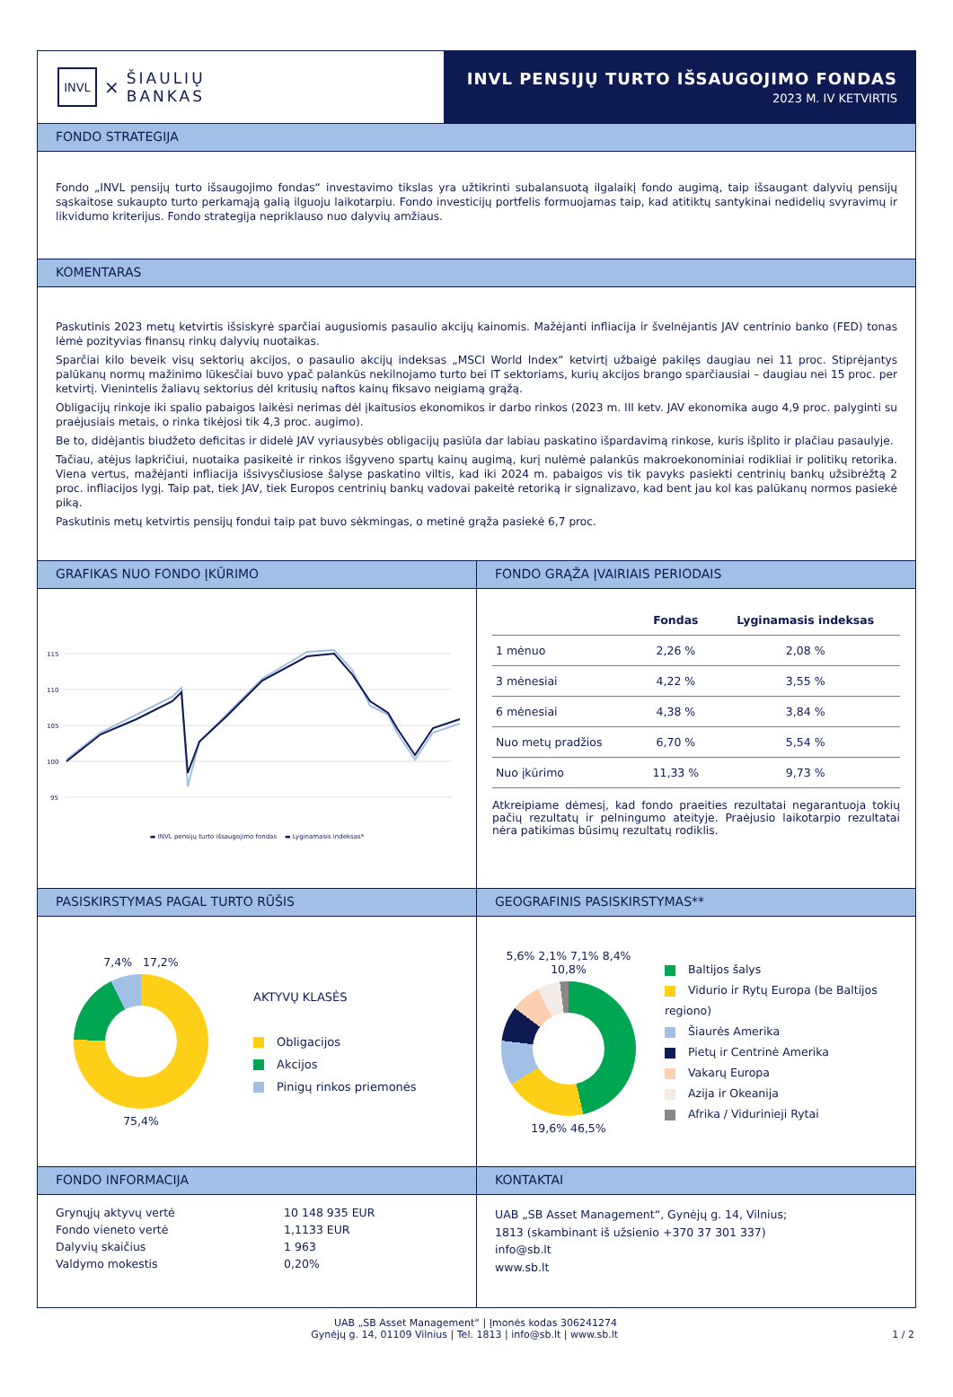INVL
×
ŠIAULIŲ
BANKAS
INVL PENSIJŲ TURTO IŠSAUGOJIMO FONDAS
2023 M. IV KETVIRTIS
FONDO STRATEGIJA
Fondo „INVL pensijų turto išsaugojimo fondas“ investavimo tikslas yra užtikrinti subalansuotą ilgalaikį fondo augimą, taip išsaugant dalyvių pensijų sąskaitose sukaupto turto perkamąją galią ilguoju laikotarpiu. Fondo investicijų portfelis formuojamas taip, kad atitiktų santykinai nedidelių svyravimų ir likvidumo kriterijus. Fondo strategija nepriklauso nuo dalyvių amžiaus.
KOMENTARAS
Paskutinis 2023 metų ketvirtis išsiskyrė sparčiai augusiomis pasaulio akcijų kainomis. Mažėjanti infliacija ir švelnėjantis JAV centrinio banko (FED) tonas lėmė pozityvias finansų rinkų dalyvių nuotaikas.
Sparčiai kilo beveik visų sektorių akcijos, o pasaulio akcijų indeksas „MSCI World Index“ ketvirtį užbaigė pakilęs daugiau nei 11 proc. Stiprėjantys palūkanų normų mažinimo lūkesčiai buvo ypač palankūs nekilnojamo turto bei IT sektoriams, kurių akcijos brango sparčiausiai – daugiau nei 15 proc. per ketvirtį. Vienintelis žaliavų sektorius dėl kritusių naftos kainų fiksavo neigiamą grąžą.
Obligacijų rinkoje iki spalio pabaigos laikėsi nerimas dėl įkaitusios ekonomikos ir darbo rinkos (2023 m. III ketv. JAV ekonomika augo 4,9 proc. palyginti su praėjusiais metais, o rinka tikėjosi tik 4,3 proc. augimo).
Be to, didėjantis biudžeto deficitas ir didelė JAV vyriausybės obligacijų pasiūla dar labiau paskatino išpardavimą rinkose, kuris išplito ir plačiau pasaulyje.
Tačiau, atėjus lapkričiui, nuotaika pasikeitė ir rinkos išgyveno spartų kainų augimą, kurį nulėmė palankūs makroekonominiai rodikliai ir politikų retorika. Viena vertus, mažėjanti infliacija išsivysčiusiose šalyse paskatino viltis, kad iki 2024 m. pabaigos vis tik pavyks pasiekti centrinių bankų užsibrėžtą 2 proc. infliacijos lygį. Taip pat, tiek JAV, tiek Europos centrinių bankų vadovai pakeitė retoriką ir signalizavo, kad bent jau kol kas palūkanų normos pasiekė piką.
Paskutinis metų ketvirtis pensijų fondui taip pat buvo sėkmingas, o metinė grąža pasiekė 6,7 proc.
GRAFIKAS NUO FONDO ĮKŪRIMO
115
110
105
100
95
▬ INVL pensijų turto išsaugojimo fondas ▬ Lyginamasis indeksas*
FONDO GRĄŽA ĮVAIRIAIS PERIODAIS
| | Fondas | Lyginamasis indeksas |
| --- | --- | --- |
| 1 mėnuo | 2,26 % | 2,08 % |
| 3 mėnesiai | 4,22 % | 3,55 % |
| 6 mėnesiai | 4,38 % | 3,84 % |
| Nuo metų pradžios | 6,70 % | 5,54 % |
| Nuo įkūrimo | 11,33 % | 9,73 % |
Atkreipiame dėmesį, kad fondo praeities rezultatai negarantuoja tokių pačių rezultatų ir pelningumo ateityje. Praėjusio laikotarpio rezultatai nėra patikimas būsimų rezultatų rodiklis.
PASISKIRSTYMAS PAGAL TURTO RŪŠIS
7,4% 17,2%
75,4%
AKTYVŲ KLASĖS
Obligacijos
Akcijos
Pinigų rinkos priemonės
GEOGRAFINIS PASISKIRSTYMAS**
5,6% 2,1% 7,1% 8,4% 10,8%
19,6% 46,5%
Baltijos šalys
Vidurio ir Rytų Europa (be Baltijos regiono)
Šiaurės Amerika
Pietų ir Centrinė Amerika
Vakarų Europa
Azija ir Okeanija
Afrika / Vidurinieji Rytai
FONDO INFORMACIJA
| Grynųjų aktyvų vertė | 10 148 935 EUR |
| Fondo vieneto vertė | 1,1133 EUR |
| Dalyvių skaičius | 1 963 |
| Valdymo mokestis | 0,20% |
KONTAKTAI
UAB „SB Asset Management“, Gynėjų g. 14, Vilnius;
1813 (skambinant iš užsienio +370 37 301 337)
info@sb.lt
www.sb.lt
UAB „SB Asset Management“ | Įmonės kodas 306241274
Gynėjų g. 14, 01109 Vilnius | Tel. 1813 | info@sb.lt | www.sb.lt 1 / 2